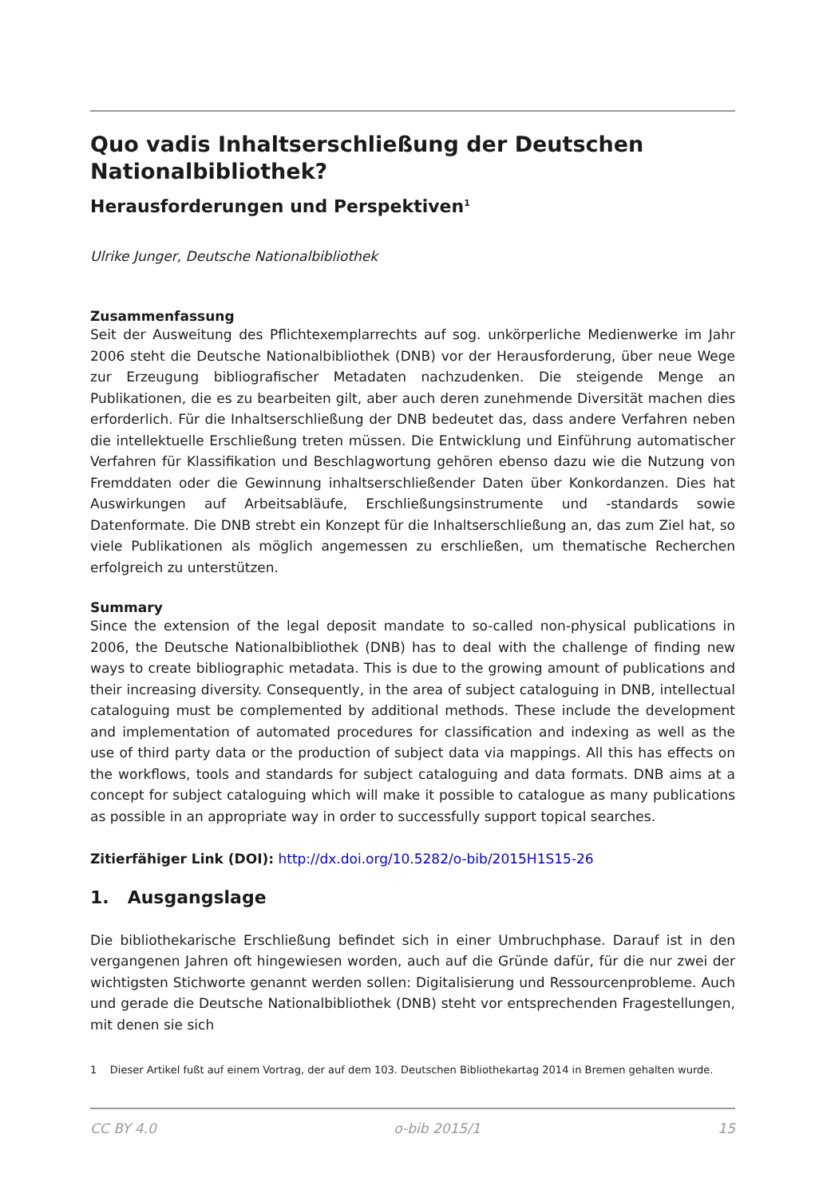Quo vadis Inhaltserschließung der Deutschen Nationalbibliothek?
Herausforderungen und Perspektiven<sup>1</sup>
Ulrike Junger, Deutsche Nationalbibliothek
Zusammenfassung
Seit der Ausweitung des Pflichtexemplarrechts auf sog. unkörperliche Medienwerke im Jahr 2006 steht die Deutsche Nationalbibliothek (DNB) vor der Herausforderung, über neue Wege zur Erzeugung bibliografischer Metadaten nachzudenken. Die steigende Menge an Publikationen, die es zu bearbeiten gilt, aber auch deren zunehmende Diversität machen dies erforderlich. Für die Inhaltserschließung der DNB bedeutet das, dass andere Verfahren neben die intellektuelle Erschließung treten müssen. Die Entwicklung und Einführung automatischer Verfahren für Klassifikation und Beschlagwortung gehören ebenso dazu wie die Nutzung von Fremddaten oder die Gewinnung inhaltserschließender Daten über Konkordanzen. Dies hat Auswirkungen auf Arbeitsabläufe, Erschließungsinstrumente und -standards sowie Datenformate. Die DNB strebt ein Konzept für die Inhaltserschließung an, das zum Ziel hat, so viele Publikationen als möglich angemessen zu erschließen, um thematische Recherchen erfolgreich zu unterstützen.
Summary
Since the extension of the legal deposit mandate to so-called non-physical publications in 2006, the Deutsche Nationalbibliothek (DNB) has to deal with the challenge of finding new ways to create bibliographic metadata. This is due to the growing amount of publications and their increasing diversity. Consequently, in the area of subject cataloguing in DNB, intellectual cataloguing must be complemented by additional methods. These include the development and implementation of automated procedures for classification and indexing as well as the use of third party data or the production of subject data via mappings. All this has effects on the workflows, tools and standards for subject cataloguing and data formats. DNB aims at a concept for subject cataloguing which will make it possible to catalogue as many publications as possible in an appropriate way in order to successfully support topical searches.
Zitierfähiger Link (DOI): http://dx.doi.org/10.5282/o-bib/2015H1S15-26
1. Ausgangslage
Die bibliothekarische Erschließung befindet sich in einer Umbruchphase. Darauf ist in den vergangenen Jahren oft hingewiesen worden, auch auf die Gründe dafür, für die nur zwei der wichtigsten Stichworte genannt werden sollen: Digitalisierung und Ressourcenprobleme. Auch und gerade die Deutsche Nationalbibliothek (DNB) steht vor entsprechenden Fragestellungen, mit denen sie sich
1 Dieser Artikel fußt auf einem Vortrag, der auf dem 103. Deutschen Bibliothekartag 2014 in Bremen gehalten wurde.
CC BY 4.0 o-bib 2015/1 15